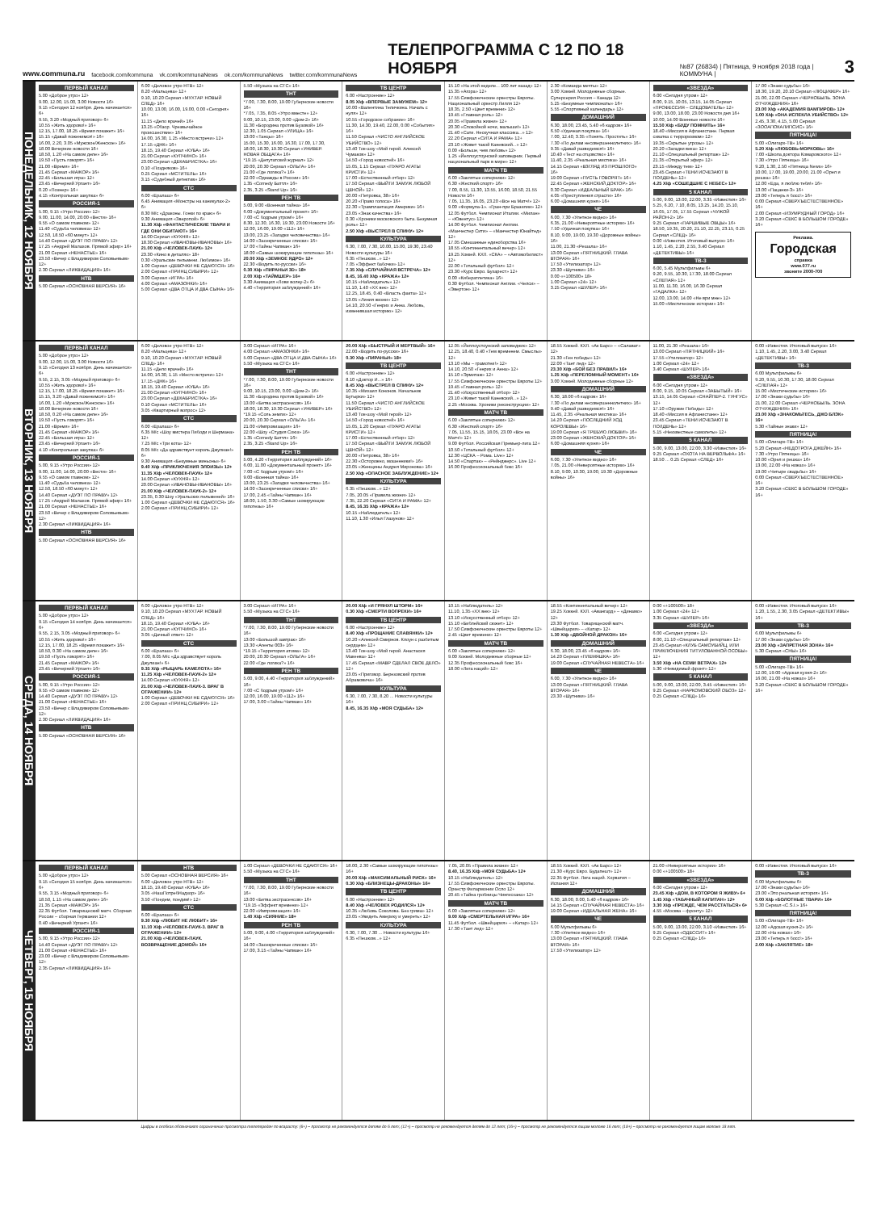www.communa.ru facebook.com/kommuna vk.com/kommunaNews ok.com/kommunaNews twitter.com/kommunaNews ТЕЛЕПРОГРАММА С 12 ПО 18 НОЯБРЯ №87 (26834) | Пятница, 9 ноября 2018 года | КОММУНА | 3
ПОНЕДЕЛЬНИК, 12 НОЯБРЯ
ПЕРВЫЙ КАНАЛ
5.00 «Доброе утро» 12+
9.00, 12.00, 15.00, 3.00 Новости 16+
9.15 «Сегодня 12 ноября. День начинается» 6+
9.55, 3.20 «Модный приговор» 6+
10.55 «Жить здорово!» 16+
12.15, 17.00, 18.25 «Время покажет» 16+
15.15 «Давай поженимся!» 16+
16.00, 2.20, 3.05 «Мужское/Женское» 16+
18.00 Вечерние новости 16+
18.50, 1.20 «На самом деле» 16+
19.50 «Пусть говорят» 16+
21.00 «Время» 16+
21.45 Сериал «МАЖОР» 16+
22.45 «Большая игра» 12+
23.45 «Вечерний Ургант» 16+
0.20 «Познер» 16+
4.15 «Контрольная закупка» 6+
РОССИЯ-1
5.00, 9.15 «Утро России» 12+
9.00, 11.00, 14.00, 20.00 «Вести» 16+
9.55 «О самом главном» 12+
11.40 «Судьба человека» 12+
12.50, 18.50 «60 минут» 12+
14.40 Сериал «ДУЭТ ПО ПРАВУ» 12+
17.25 «Андрей Малахов. Прямой эфир» 16+
21.00 Сериал «НЕНАСТЬЕ» 16+
23.50 «Вечер с Владимиром Соловьевым» 12+
2.30 Сериал «ЛИКВИДАЦИЯ» 16+
НТВ
5.00 Сериал «ОСНОВНАЯ ВЕРСИЯ» 16+
6.00 «Деловое утро НТВ» 12+
8.20 «Мальцева» 12+
9.10, 10.20 Сериал «МУХТАР. НОВЫЙ СЛЕД» 16+
10.00, 13.00, 16.00, 19.00, 0.00 «Сегодня» 16+
11.15 «Дело врачей» 16+
13.25 «Обзор. Чрезвычайное происшествие» 16+
14.00, 16.30, 1.25 «Место встречи» 12+
17.15 «ДНК» 16+
18.15, 19.40 Сериал «КУБА» 16+
21.00 Сериал «КУПЧИНО» 16+
23.00 Сериал «ДЕКАБРИСТКА» 16+
0.10 «Поздняков» 16+
0.25 Сериал «МСТИТЕЛЬ» 16+
3.15 «Судебный детектив» 16+
СТС
6.00 «Ералаш» 6+
6.45 Анимация «Монстры на каникулах-2» 6+
8.30 М/с «Драконы. Гонки по краю» 6+
9.30 Анимация «Зверопой» 6+
11.30 Х/ф «ФАНТАСТИЧЕСКИЕ ТВАРИ И ГДЕ ОНИ ОБИТАЮТ» 16+
14.00 Сериал «КУХНЯ» 12+
18.30 Сериал «ИВАНОВЫ-ИВАНОВЫ» 16+
21.00 Х/ф «ЧЕЛОВЕК-ПАУК» 12+
23.30 «Кино в деталях» 18+
0.30 «Уральские пельмени. Любимое» 16+
1.00 Сериал «ДЕВОЧКИ НЕ СДАЮТСЯ» 16+
2.00 Сериал «ПРИНЦ СИБИРИ» 12+
3.00 Сериал «ИГРА» 16+
4.00 Сериал «АМАЗОНКИ» 16+
5.00 Сериал «ДВА ОТЦА И ДВА СЫНА» 16+
5.50 «Музыка на СТС» 16+
ТНТ
*7.00, 7.30, 8.00, 19.00 Губернские новости 16+
*7.05, 7.35, 8.05 «Утро вместе» 12+
9.00, 10.15, 23.00, 0.00 «Дом-2» 16+
11.30 «Бородина против Бузовой» 16+
12.30, 1.05 Сериал «УЛИЦА» 16+
13.00 «Танцы» 16+
15.00, 15.30, 16.00, 16.30, 17.00, 17.30, 18.00, 18.30, 19.30 Сериал «УНИВЕР. НОВАЯ ОБЩАГА» 16+
*19.15 «Депутатский журнал» 12+
20.00, 20.30 Сериал «ОЛЬГА» 16+
21.00 «Где логика?» 16+
22.00 «Однажды в России» 16+
1.35 «Comedy Баттл» 16+
2.35, 3.25 «Stand Up» 16+
РЕН ТВ
5.00, 9.00 «Военная тайна» 16+
6.00 «Документальный проект» 16+
7.00 «С бодрым утром!» 16+
8.30, 12.30, 16.30, 19.30, 23.00 Новости 16+
12.00, 16.00, 19.00 «112» 16+
13.00, 23.25 «Загадки человечества» 16+
14.00 «Засекреченные списки» 16+
17.00 «Тайны Чапман» 16+
18.00 «Самые шокирующие гипотезы» 16+
20.00 Х/ф «ЗЕМНОЕ ЯДРО» 12+
22.30 «Водить по-русски» 16+
0.30 Х/ф «ПИРАНЬИ 3D» 18+
2.00 Х/ф «ТАЙМШЕР» 16+
3.30 Анимация «Лови волну-2» 6+
4.40 «Территория заблуждений» 16+
ТВ ЦЕНТР
6.00 «Настроение» 12+
8.05 Х/ф «ВПЕРВЫЕ ЗАМУЖЕМ» 12+
10.00 «Валентина Теличкина. Начать с нуля» 12+
10.55 «Городское собрание» 16+
11.30, 14.30, 19.40, 22.00, 0.00 «События» 16+
11.50 Сериал «ЧИСТО АНГЛИЙСКОЕ УБИЙСТВО» 12+
13.40 Ток-шоу «Мой герой. Алексей Чумаков» 12+
14.50 «Город новостей» 16+
15.05, 1.15 Сериал «ПУАРО АГАТЫ КРИСТИ» 12+
17.00 «Естественный отбор» 12+
17.50 Сериал «ВЫЙТИ ЗАМУЖ ЛЮБОЙ ЦЕНОЙ» 12+
20.00 «Петровка, 38» 16+
20.20 «Право голоса» 16+
22.30 «Трамплантация Америки» 16+
23.05 «Знак качества» 16+
0.30 «Хроники московского быта. Безумная роль» 12+
2.50 Х/ф «ВЫСТРЕЛ В СПИНУ» 12+
КУЛЬТУРА
6.30, 7.00, 7.30, 10.00, 15.00, 19.30, 23.40 Новости культуры 16+
6.35 «Пешком...» 12+
7.05 «Эффект бабочки» 12+
7.35 Х/ф «СЛУЧАЙНАЯ ВСТРЕЧА» 12+
8.45, 16.40 Х/ф «КРАЖА» 12+
10.15 «Наблюдатель» 12+
11.10, 1.40 «XX век» 12+
12.25, 18.45, 0.40 «Власть факта» 12+
13.05 «Линия жизни» 12+
14.10, 20.50 «Генрих и Анна. Любовь, изменившая историю» 12+
15.10 «На этой неделе... 100 лет назад» 12+
15.35 «Агора» 12+
17.55 Симфонические оркестры Европы. Национальный оркестр Лилля 12+
18.35, 2.50 «Цвет времени» 12+
19.45 «Главная роль» 12+
20.05 «Правила жизни» 12+
20.30 «Спокойной ночи, малыши!» 12+
21.40 «Сати. Нескучная классика...» 12+
22.20 Сериал «СИТА И РАМА» 12+
23.10 «Живет такой Каневский...» 12+
0.00 «Больше, чем любовь» 12+
1.25 «Йеллоустоунский заповедник. Первый национальный парк в мире» 12+
МАТЧ ТВ
6.00 «Заклятые соперники» 12+
6.30 «Жесткий спорт» 16+
7.00, 8.55, 11.30, 13.55, 16.00, 18.50, 21.55 Новости 16+
7.05, 11.35, 16.05, 23.20 «Все на Матч!» 12+
9.00 «Формула-1». «Гран-при Бразилии» 12+
12.05 Футбол. Чемпионат Италии. «Милан» – «Ювентус» 12+
14.00 Футбол. Чемпионат Англии. «Манчестер Сити» – «Манчестер Юнайтед» 12+
17.05 Смешанные единоборства 16+
18.55 «Континентальный вечер» 12+
19.25 Хоккей. КХЛ. «СКА» – «Автомобилист» 12+
22.00 «Тотальный футбол» 12+
23.30 «Курс Евро. Бухарест» 12+
0.00 «Кибератлетика» 16+
0.30 Футбол. Чемпионат Англии. «Челси» – «Эвертон» 12+
2.30 «Команда мечты» 12+
3.00 Хоккей. Молодежные сборные. Суперсерия Россия – Канада 12+
5.25 «Безумные чемпионаты» 16+
5.55 «Спортивный календарь» 12+
ДОМАШНИЙ
6.30, 18.00, 23.45, 5.40 «6 кадров» 16+
6.50 «Удачная покупка» 16+
7.00, 12.40, 3.35 «Понять. Простить» 16+
7.30 «По делам несовершеннолетних» 16+
9.35 «Давай разведемся!» 16+
10.40 «Тест на отцовство» 16+
11.40, 2.35 «Реальная мистика» 16+
14.15 Сериал «ВЗГЛЯД ИЗ ПРОШЛОГО» 16+
19.00 Сериал «ПУСТЬ ГОВОРЯТ» 16+
22.45 Сериал «ЖЕНСКИЙ ДОКТОР» 16+
0.30 Сериал «ИДЕАЛЬНЫЙ БРАК» 16+
4.05 «Преступления страсти» 16+
6.00 «Домашняя кухня» 16+
ЧЕ
6.00, 7.30 «Улетное видео» 16+
6.35, 21.00 «Невероятные истории» 16+
7.50 «Удачная покупка» 16+
8.10, 9.00, 19.00, 19.30 «Дорожные войны» 16+
11.00, 21.30 «Решала» 16+
13.00 Сериал «ПЯТНИЦКИЙ. ГЛАВА ВТОРАЯ» 16+
17.50 «Утилизатор» 12+
23.30 «Шутники» 16+
0.00 «+100500» 18+
1.00 Сериал «24» 12+
3.25 Сериал «ШУЛЕР» 16+
«ЗВЕЗДА»
6.00 «Сегодня утром» 12+
8.00, 9.15, 10.05, 13.15, 14.05 Сериал «ПРОФЕССИЯ – СЛЕДОВАТЕЛЬ» 12+
9.00, 13.00, 18.00, 23.00 Новости дня 16+
10.00, 14.00 Военные новости 16+
15.50 Х/ф «БУДУ ПОМНИТЬ» 16+
18.40 «Миссия в Афганистане. Первая схватка с терроризмом» 12+
19.35 «Скрытые угрозы» 12+
20.20 «Загадки века» 12+
21.10 «Специальный репортаж» 12+
21.35 «Открытый эфир» 12+
23.15 «Между тем» 12+
23.45 Сериал «ТЕНИ ИСЧЕЗАЮТ В ПОЛДЕНЬ» 12+
4.25 Х/ф «СОШЕДШИЕ С НЕБЕС» 12+
5 КАНАЛ
5.00, 9.00, 13.00, 22.00, 3.35 «Известия» 16+
5.25, 6.20, 7.10, 8.05, 13.25, 14.20, 15.10, 16.05, 17.05, 17.55 Сериал «ЧУЖОЙ РАЙОН-2» 16+
9.25 Сериал «ПАРШИВЫЕ ОВЦЫ» 16+
18.50, 19.35, 20.20, 21.10, 22.25, 23.15, 0.25 Сериал «СЛЕД» 16+
0.00 «Известия. Итоговый выпуск» 16+
1.10, 1.45, 2.20, 2.55, 3.40 Сериал «ДЕТЕКТИВЫ» 16+
ТВ-3
6.00, 5.45 Мультфильмы 6+
9.20, 9.55, 10.30, 17.30, 18.00 Сериал «СЛЕПАЯ» 12+
11.00, 11.30, 16.00, 16.30 Сериал «ГАДАЛКА» 12+
12.00, 13.00, 14.00 «Не ври мне» 12+
15.00 «Мистические истории» 16+
17.00 «Знаки судьбы» 16+
18.30, 19.20, 20.10 Сериал «ЛЮЦИФЕР» 16+
21.00, 22.00 Сериал «ЧЕРНОБЫЛЬ. ЗОНА ОТЧУЖДЕНИЯ» 16+
23.00 Х/ф «АКАДЕМИЯ ВАМПИРОВ» 12+
1.00 Х/ф «ОНА ИСПЕКЛА УБИЙСТВО» 12+
2.45, 3.30, 4.15, 5.00 Сериал «ЗООАПОКАЛИПСИС» 16+
ПЯТНИЦА!
5.00 «Олигарх-ТВ» 16+
5.20 Х/ф «ЛЮБОВЬ-МОРКОВЬ» 16+
7.00 «Школа доктора Комаровского» 12+
7.30 «Утро Пятницы» 16+
9.20, 1.30, 2.50 «Пятница News» 16+
10.00, 17.00, 19.00, 20.00, 21.00 «Орел и решка» 16+
12.00 «Еда, я люблю тебя!» 16+
13.00 «Пацанки-3» 16+
23.00 «Теперь я босс!» 16+
0.00 Сериал «СВЕРХЪЕСТЕСТВЕННОЕ» 16+
2.00 Сериал «ИЗУМРУДНЫЙ ГОРОД» 16+
3.20 Сериал «СЕКС В БОЛЬШОМ ГОРОДЕ» 16+
Реклама.
Городская
справка
www.077.ru
звоните 2000-700
ВТОРНИК, 13 НОЯБРЯ
ПЕРВЫЙ КАНАЛ
5.00 «Доброе утро» 12+
9.00, 12.00, 15.00, 3.00 Новости 16+
9.15 «Сегодня 13 ноября. День начинается» 6+
9.55, 2.15, 3.05 «Модный приговор» 6+
10.55 «Жить здорово!» 16+
12.15, 17.00, 18.25 «Время покажет» 16+
15.15, 3.20 «Давай поженимся!» 16+
16.00, 1.20 «Мужское/Женское» 16+
18.00 Вечерние новости 16+
18.50, 0.20 «На самом деле» 16+
19.50 «Пусть говорят» 16+
21.00 «Время» 16+
21.45 Сериал «МАЖОР» 16+
22.45 «Большая игра» 12+
23.45 «Вечерний Ургант» 16+
4.10 «Контрольная закупка» 6+
РОССИЯ-1
5.00, 9.15 «Утро России» 12+
9.00, 11.00, 14.00, 20.00 «Вести» 16+
9.55 «О самом главном» 12+
11.40 «Судьба человека» 12+
12.50, 18.50 «60 минут» 12+
14.40 Сериал «ДУЭТ ПО ПРАВУ» 12+
17.25 «Андрей Малахов. Прямой эфир» 16+
21.00 Сериал «НЕНАСТЬЕ» 16+
23.50 «Вечер с Владимиром Соловьевым» 12+
2.30 Сериал «ЛИКВИДАЦИЯ» 16+
НТВ
5.00 Сериал «ОСНОВНАЯ ВЕРСИЯ» 16+
6.00 «Деловое утро НТВ» 12+
8.20 «Мальцева» 12+
9.10, 10.20 Сериал «МУХТАР. НОВЫЙ СЛЕД» 16+
11.15 «Дело врачей» 16+
14.00, 16.30, 1.15 «Место встречи» 12+
17.15 «ДНК» 16+
18.15, 19.40 Сериал «КУБА» 16+
21.00 Сериал «КУПЧИНО» 16+
23.00 Сериал «ДЕКАБРИСТКА» 16+
0.10 Сериал «МСТИТЕЛЬ» 16+
3.05 «Квартирный вопрос» 12+
СТС
6.00 «Ералаш» 6+
6.35 М/с «Шоу мистера Пибоди и Шермана» 12+
7.25 М/с «Три кота» 12+
8.05 М/с «Да здравствует король Джулиан!» 6+
9.30 Анимация «Безумные миньоны» 6+
9.40 Х/ф «ПРИКЛЮЧЕНИЯ ЭЛОИЗЫ» 12+
11.35 Х/ф «ЧЕЛОВЕК-ПАУК» 12+
14.00 Сериал «КУХНЯ» 12+
20.00 Сериал «ИВАНОВЫ-ИВАНОВЫ» 16+
21.00 Х/ф «ЧЕЛОВЕК-ПАУК-2» 12+
23.35, 0.30 Шоу «Уральских пельменей» 16+
1.00 Сериал «ДЕВОЧКИ НЕ СДАЮТСЯ» 16+
2.00 Сериал «ПРИНЦ СИБИРИ» 12+
3.00 Сериал «ИГРА» 16+
4.00 Сериал «АМАЗОНКИ» 16+
5.00 Сериал «ДВА ОТЦА И ДВА СЫНА» 16+
5.50 «Музыка на СТС» 16+
ТНТ
*7.00, 7.30, 8.00, 19.00 Губернские новости 16+
9.00, 10.15, 23.00, 0.00 «Дом-2» 16+
11.30 «Бородина против Бузовой» 16+
13.00 «Битва экстрасенсов» 16+
18.00, 18.30, 19.30 Сериал «УНИВЕР» 16+
*19.15 «Соль земли» 12+
20.00, 20.30 Сериал «ОЛЬГА» 16+
21.00 «Импровизация» 16+
22.00 «Шоу «Студия Союз» 16+
1.35 «Comedy Баттл» 16+
2.35, 3.25 «Stand Up» 16+
РЕН ТВ
5.00, 4.20 «Территория заблуждений» 16+
6.00, 11.00 «Документальный проект» 16+
7.00 «С бодрым утром!» 16+
9.00 «Военная тайна» 16+
13.00, 23.25 «Загадки человечества» 16+
14.00 «Засекреченные списки» 16+
17.00, 2.45 «Тайны Чапман» 16+
18.00, 1.50, 3.30 «Самые шокирующие гипотезы» 16+
20.00 Х/ф «БЫСТРЫЙ И МЕРТВЫЙ» 16+
22.00 «Водить по-русски» 16+
0.30 Х/ф «ПИРАНЬИ» 18+
ТВ ЦЕНТР
6.00 «Настроение» 12+
8.10 «Доктор И...» 16+
8.45 Х/ф «ВЫСТРЕЛ В СПИНУ» 12+
10.35 «Михаил Кононов. Начальник Бутырки» 12+
11.50 Сериал «ЧИСТО АНГЛИЙСКОЕ УБИЙСТВО» 12+
13.40 Ток-шоу «Мой герой» 12+
14.50 «Город новостей» 16+
15.05, 1.20 Сериал «ПУАРО АГАТЫ КРИСТИ» 12+
17.00 «Естественный отбор» 12+
17.50 Сериал «ВЫЙТИ ЗАМУЖ ЛЮБОЙ ЦЕНОЙ» 12+
20.00 «Петровка, 38» 16+
22.30 «Осторожно, мошенники!» 16+
23.05 «Женщины Андрея Миронова» 16+
2.50 Х/ф «ОПАСНОЕ ЗАБЛУЖДЕНИЕ» 12+
КУЛЬТУРА
6.35 «Пешком...» 12+
7.05, 20.05 «Правила жизни» 12+
7.35, 22.20 Сериал «СИТА И РАМА» 12+
8.45, 16.35 Х/ф «КРАЖА» 12+
10.15 «Наблюдатель» 12+
11.10, 1.30 «Илья Глазунов» 12+
12.05 «Йеллоустоунский заповедник» 12+
12.25, 18.40, 0.40 «Тем временем. Смыслы» 12+
13.10 «Мы – грамотеи!» 12+
14.10, 20.50 «Генрих и Анна» 12+
15.10 «Эрмитаж» 12+
17.55 Симфонические оркестры Европы 12+
19.45 «Главная роль» 12+
21.40 «Искусственный отбор» 12+
23.10 «Живет такой Каневский...» 12+
2.25 «Москва. Хроники реконструкции» 12+
МАТЧ ТВ
6.00 «Заклятые соперники» 12+
6.30 «Жесткий спорт» 16+
7.05, 11.55, 15.15, 18.05, 23.00 «Все на Матч!» 12+
9.00 Футбол. Российская Премьер-лига 12+
10.50 «Тотальный футбол» 12+
12.30 «ЦСКА – Рома. Live» 12+
14.50 «Спартак» – «Рейнджерс». Live 12+
16.00 Профессиональный бокс 16+
18.55 Хоккей. КХЛ. «Ак Барс» – «Салават» 12+
21.30 «Ген победы» 12+
22.00 «Тает лед» 12+
23.30 Х/ф «БОЙ БЕЗ ПРАВИЛ» 16+
1.25 Х/ф «ПЕРЕЛОМНЫЙ МОМЕНТ» 16+
3.00 Хоккей. Молодежные сборные 12+
ДОМАШНИЙ
6.30, 18.00 «6 кадров» 16+
7.30 «По делам несовершеннолетних» 16+
9.40 «Давай разведемся!» 16+
11.45, 2.35 «Реальная мистика» 16+
14.20 Сериал «ПОСЛЕДНИЙ ХОД КОРОЛЕВЫ» 16+
19.00 Сериал «Я ТРЕБУЮ ЛЮБВИ!» 16+
23.00 Сериал «ЖЕНСКИЙ ДОКТОР» 16+
6.00 «Домашняя кухня» 16+
ЧЕ
6.00, 7.30 «Улетное видео» 16+
7.05, 21.00 «Невероятные истории» 16+
8.10, 9.00, 10.30, 19.00, 19.30 «Дорожные войны» 16+
11.00, 21.30 «Решала» 16+
13.00 Сериал «ПЯТНИЦКИЙ» 16+
17.55 «Утилизатор» 12+
1.00 Сериал «24» 12+
3.40 Сериал «ШУЛЕР» 16+
«ЗВЕЗДА»
6.00 «Сегодня утром» 12+
8.00, 9.15, 10.05 Сериал «ЗАБЫТЫЙ» 16+
13.15, 14.05 Сериал «СНАЙПЕР-2. ТУНГУС» 12+
17.10 «Оружие Победы» 12+
18.40 «Миссия в Афганистане» 12+
23.45 Сериал «ТЕНИ ИСЧЕЗАЮТ В ПОЛДЕНЬ» 12+
5.15 «Неизвестные самолеты» 12+
5 КАНАЛ
5.00, 9.00, 13.00, 22.00, 3.30 «Известия» 16+
9.25 Сериал «ОХОТА НА ВЕРВОЛЬФА» 16+
18.50 ... 0.25 Сериал «СЛЕД» 16+
0.00 «Известия. Итоговый выпуск» 16+
1.10, 1.45, 2.20, 3.00, 3.40 Сериал «ДЕТЕКТИВЫ» 16+
ТВ-3
6.00 Мультфильмы 6+
9.20, 9.55, 10.30, 17.30, 18.00 Сериал «СЛЕПАЯ» 12+
15.00 «Мистические истории» 16+
17.00 «Знаки судьбы» 16+
21.00, 22.00 Сериал «ЧЕРНОБЫЛЬ. ЗОНА ОТЧУЖДЕНИЯ» 16+
23.00 Х/ф «ЗНАКОМЬТЕСЬ, ДЖО БЛЭК» 16+
5.30 «Тайные знаки» 12+
ПЯТНИЦА!
5.00 «Олигарх-ТВ» 16+
5.20 Сериал «НЕДОТРОГА ДЖЕЙН» 16+
7.30 «Утро Пятницы» 16+
10.00 «Орел и решка» 16+
13.00, 22.00 «На ножах» 16+
19.00 «Четыре свадьбы» 16+
0.00 Сериал «СВЕРХЪЕСТЕСТВЕННОЕ» 16+
3.20 Сериал «СЕКС В БОЛЬШОМ ГОРОДЕ» 16+
СРЕДА, 14 НОЯБРЯ
ПЕРВЫЙ КАНАЛ
5.00 «Доброе утро» 12+
9.15 «Сегодня 14 ноября. День начинается» 6+
9.55, 2.15, 3.05 «Модный приговор» 6+
10.55 «Жить здорово!» 16+
12.15, 17.00, 18.25 «Время покажет» 16+
18.50, 0.30 «На самом деле» 16+
19.50 «Пусть говорят» 16+
21.45 Сериал «МАЖОР» 16+
23.45 «Вечерний Ургант» 16+
РОССИЯ-1
5.00, 9.15 «Утро России» 12+
9.55 «О самом главном» 12+
14.40 Сериал «ДУЭТ ПО ПРАВУ» 12+
21.00 Сериал «НЕНАСТЬЕ» 16+
23.50 «Вечер с Владимиром Соловьевым» 12+
2.30 Сериал «ЛИКВИДАЦИЯ» 16+
НТВ
5.00 Сериал «ОСНОВНАЯ ВЕРСИЯ» 16+
6.00 «Деловое утро НТВ» 12+
9.10, 10.20 Сериал «МУХТАР. НОВЫЙ СЛЕД» 16+
18.15, 19.40 Сериал «КУБА» 16+
21.00 Сериал «КУПЧИНО» 16+
3.05 «Дачный ответ» 12+
СТС
6.00 «Ералаш» 6+
7.00, 8.05 М/с «Да здравствует король Джулиан!» 6+
9.35 Х/ф «РЫЦАРЬ КАМЕЛОТА» 16+
11.25 Х/ф «ЧЕЛОВЕК-ПАУК-2» 12+
14.00 Сериал «КУХНЯ» 12+
21.00 Х/ф «ЧЕЛОВЕК-ПАУК-3. ВРАГ В ОТРАЖЕНИИ» 12+
1.00 Сериал «ДЕВОЧКИ НЕ СДАЮТСЯ» 16+
2.00 Сериал «ПРИНЦ СИБИРИ» 12+
3.00 Сериал «ИГРА» 16+
5.50 «Музыка на СТС» 16+
ТНТ
*7.00, 7.30, 8.00, 19.00 Губернские новости 16+
13.00 «Большой завтрак» 16+
13.30 «Агенты 003» 16+
*19.15 «Территория атома» 12+
20.00, 20.30 Сериал «ОЛЬГА» 16+
22.00 «Где логика?» 16+
РЕН ТВ
5.00, 9.00, 4.40 «Территория заблуждений» 16+
7.00 «С бодрым утром!» 16+
12.00, 16.00, 19.00 «112» 16+
17.00, 3.00 «Тайны Чапман» 16+
20.00 Х/ф «И ГРЯНУЛ ШТОРМ» 16+
0.30 Х/ф «СМЕРТИ ВОПРЕКИ» 16+
ТВ ЦЕНТР
6.00 «Настроение» 12+
8.40 Х/ф «ПРОЩАНИЕ СЛАВЯНКИ» 12+
10.20 «Алексей Смирнов. Клоун с разбитым сердцем» 12+
13.40 Ток-шоу «Мой герой. Анастасия Макеева» 12+
17.45 Сериал «МАВР СДЕЛАЛ СВОЕ ДЕЛО» 12+
23.05 «Приговор. Березовский против Абрамовича» 16+
КУЛЬТУРА
6.30, 7.00, 7.30, 8.20 ... Новости культуры 16+
8.45, 16.35 Х/ф «МОЯ СУДЬБА» 12+
10.15 «Наблюдатель» 12+
11.10, 1.35 «XX век» 12+
13.10 «Искусственный отбор» 12+
15.10 «Библейский сюжет» 12+
17.50 Симфонические оркестры Европы 12+
2.45 «Цвет времени» 12+
МАТЧ ТВ
6.00 «Заклятые соперники» 12+
9.00 Хоккей. Молодежные сборные 12+
12.35 Профессиональный бокс 16+
18.00 «Лига наций» 12+
18.55 «Континентальный вечер» 12+
19.25 Хоккей. КХЛ. «Авангард» – «Динамо» 12+
23.30 Футбол. Товарищеский матч. «Швейцария» – «Катар» 12+
1.30 Х/ф «ДВОЙНОЙ ДРАКОН» 16+
ДОМАШНИЙ
6.30, 18.00, 23.45 «6 кадров» 16+
14.20 Сериал «ПЛЕМЯШКА» 16+
19.00 Сериал «СЛУЧАЙНАЯ НЕВЕСТА» 16+
ЧЕ
6.00, 7.30 «Улетное видео» 16+
13.00 Сериал «ПЯТНИЦКИЙ. ГЛАВА ВТОРАЯ» 16+
23.30 «Шутники» 16+
0.00 «+100500» 18+
1.00 Сериал «24» 12+
3.35 Сериал «ШУЛЕР» 16+
«ЗВЕЗДА»
6.00 «Сегодня утром» 12+
8.00, 21.10 «Специальный репортаж» 12+
23.45 Сериал «КЛУБ САМОУБИЙЦ, ИЛИ ПРИКЛЮЧЕНИЯ ТИТУЛОВАННОЙ ОСОБЫ» 12+
3.50 Х/ф «НА СЕМИ ВЕТРАХ» 12+
5.30 «Невидимый фронт» 12+
5 КАНАЛ
5.00, 9.00, 13.00, 22.00, 3.45 «Известия» 16+
9.25 Сериал «НАРКОМОВСКИЙ ОБОЗ» 12+
0.25 Сериал «СЛЕД» 16+
0.00 «Известия. Итоговый выпуск» 16+
1.20, 1.55, 2.30, 3.05 Сериал «ДЕТЕКТИВЫ» 16+
ТВ-3
6.00 Мультфильмы 6+
17.00 «Знаки судьбы» 16+
23.00 Х/ф «ЗАПРЕТНАЯ ЗОНА» 16+
5.30 Сериал «СНЫ» 16+
ПЯТНИЦА!
5.00 «Олигарх-ТВ» 16+
12.00, 19.00 «Адская кухня-2» 16+
16.00, 21.00 «На ножах» 16+
3.20 Сериал «СЕКС В БОЛЬШОМ ГОРОДЕ» 16+
ЧЕТВЕРГ, 15 НОЯБРЯ
ПЕРВЫЙ КАНАЛ
5.00 «Доброе утро» 12+
9.15 «Сегодня 15 ноября. День начинается» 6+
9.55, 3.15 «Модный приговор» 6+
18.50, 1.15 «На самом деле» 16+
21.35 Сериал «МАЖОР» 16+
22.35 Футбол. Товарищеский матч. Сборная России – сборная Германии 12+
0.40 «Вечерний Ургант» 16+
РОССИЯ-1
5.00, 9.15 «Утро России» 12+
14.40 Сериал «ДУЭТ ПО ПРАВУ» 12+
21.00 Сериал «НЕНАСТЬЕ» 16+
23.00 «Вечер с Владимиром Соловьевым» 12+
2.35 Сериал «ЛИКВИДАЦИЯ» 16+
НТВ
5.00 Сериал «ОСНОВНАЯ ВЕРСИЯ» 16+
6.00 «Деловое утро НТВ» 12+
18.15, 19.40 Сериал «КУБА» 16+
3.05 «НашПотребНадзор» 16+
3.50 «Поедем, поедим!» 12+
СТС
6.00 «Ералаш» 6+
9.30 Х/ф «ЛЮБИТ НЕ ЛЮБИТ» 16+
11.10 Х/ф «ЧЕЛОВЕК-ПАУК-3. ВРАГ В ОТРАЖЕНИИ» 12+
21.00 Х/ф «ЧЕЛОВЕК-ПАУК. ВОЗВРАЩЕНИЕ ДОМОЙ» 16+
1.00 Сериал «ДЕВОЧКИ НЕ СДАЮТСЯ» 16+
5.50 «Музыка на СТС» 16+
ТНТ
*7.00, 7.30, 8.00, 19.00 Губернские новости 16+
13.00 «Битва экстрасенсов» 16+
*19.15 «Эффект времени» 12+
22.00 «Импровизация» 16+
1.40 Х/ф «СИЯНИЕ» 18+
РЕН ТВ
5.00, 9.00, 4.00 «Территория заблуждений» 16+
14.00 «Засекреченные списки» 16+
17.00, 3.15 «Тайны Чапман» 16+
18.00, 2.30 «Самые шокирующие гипотезы» 16+
20.00 Х/ф «МАКСИМАЛЬНЫЙ РИСК» 16+
0.30 Х/ф «БЛИЗНЕЦЫ-ДРАКОНЫ» 16+
ТВ ЦЕНТР
6.00 «Настроение» 12+
8.40 Х/ф «ЧЕЛОВЕК РОДИЛСЯ» 12+
10.35 «Любовь Соколова. Без грима» 12+
23.05 «Увидеть Америку и умереть» 12+
КУЛЬТУРА
6.30, 7.00, 7.30 ... Новости культуры 16+
6.35 «Пешком...» 12+
7.05, 20.05 «Правила жизни» 12+
8.40, 16.35 Х/ф «МОЯ СУДЬБА» 12+
10.15 «Наблюдатель» 12+
17.55 Симфонические оркестры Европы. Оркестр Филармонии Осло 12+
20.45 «Тайна гробницы Чингисхана» 12+
МАТЧ ТВ
6.00 «Заклятые соперники» 12+
9.00 Х/ф «СМЕРТЕЛЬНАЯ ИГРА» 16+
11.45 Футбол. «Швейцария» – «Катар» 12+
17.30 «Тает лед» 12+
18.55 Хоккей. КХЛ. «Ак Барс» 12+
21.30 «Курс Евро. Будапешт» 12+
22.35 Футбол. Лига наций. Хорватия – Испания 12+
ДОМАШНИЙ
6.30, 18.00, 0.00, 5.40 «6 кадров» 16+
14.15 Сериал «СЛУЧАЙНАЯ НЕВЕСТА» 16+
19.00 Сериал «ИДЕАЛЬНАЯ ЖЕНА» 16+
ЧЕ
6.00 Мультфильмы 6+
7.30 «Улетное видео» 16+
13.00 Сериал «ПЯТНИЦКИЙ. ГЛАВА ВТОРАЯ» 16+
17.50 «Утилизатор» 12+
21.00 «Невероятные истории» 16+
0.00 «+100500» 18+
«ЗВЕЗДА»
6.00 «Сегодня утром» 12+
23.45 Х/ф «ДОМ, В КОТОРОМ Я ЖИВУ» 6+
1.45 Х/ф «ТАБАЧНЫЙ КАПИТАН» 12+
3.30 Х/ф «ПРЕЖДЕ, ЧЕМ РАССТАТЬСЯ» 6+
4.55 «Москва – фронту» 12+
5 КАНАЛ
5.00, 9.00, 13.00, 22.00, 3.10 «Известия» 16+
9.25 Сериал «ОДЕССИТ» 16+
0.25 Сериал «СЛЕД» 16+
0.00 «Известия. Итоговый выпуск» 16+
ТВ-3
6.00 Мультфильмы 6+
17.00 «Знаки судьбы» 16+
23.00 «Это реальная история» 16+
0.00 Х/ф «БОЛОТНЫЕ ТВАРИ» 16+
5.30 Сериал «C.S.I.» 16+
ПЯТНИЦА!
5.00 «Олигарх-ТВ» 16+
12.00 «Адская кухня-2» 16+
22.00 «На ножах» 16+
23.00 «Теперь я босс!» 16+
2.00 Х/ф «ЗАКЛЯТИЕ» 18+
Цифры в скобках обозначают ограничение просмотра телепередач по возрасту: (6+) – просмотр не рекомендуется детям до 6 лет; (12+) – просмотр не рекомендуется детям до 12 лет; (16+) – просмотр не рекомендуется лицам моложе 16 лет; (18+) – просмотр не рекомендуется лицам моложе 18 лет.